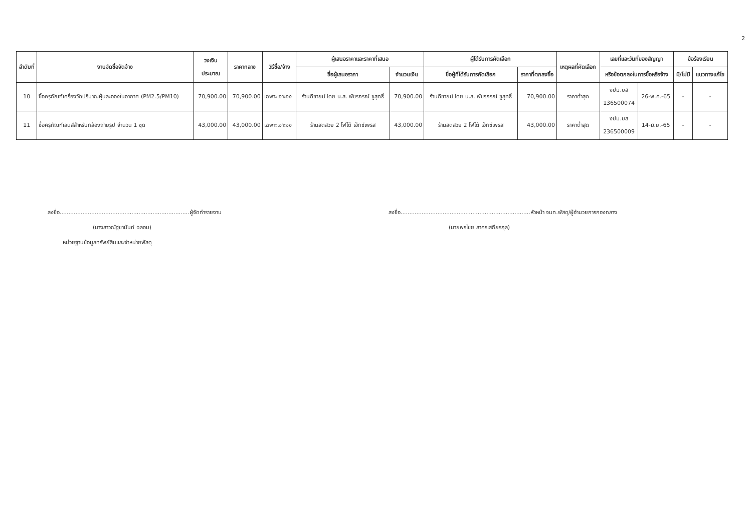2
| ลำดับที่ | งานจัดซื้อจัดจ้าง | วงเงิน ประมาณ | ราคากลาง | วิธีซื้อ/จ้าง | ผู้เสนอราคาและราคาที่เสนอ | | ผู้ได้รับการคัดเลือก | | เหตุผลที่คัดเลือก | เลขที่และวันที่ของสัญญา | | ข้อร้องเรียน | |
| --- | --- | --- | --- | --- | --- | --- | --- | --- | --- | --- | --- | --- | --- |
| | | | | | ชื่อผู้เสนอราคา | จำนวนเงิน | ชื่อผู้ที่ได้รับการคัดเลือก | ราคาที่ตกลงซื้อ | | หรือข้อตกลงในการซื้อหรือจ้าง | | มี/ไม่มี | แนวทางแก้ไข |
| 10 | ซื้อครุภัณฑ์เครื่องวัดปริมาณฝุ่นละอองในอากาศ (PM2.5/PM10) | 70,900.00 | 70,900.00 | เฉพาะเจาะจง | ร้านดีชายน์ โดย น.ส. พัชรภรณ์ ชูสุทธิ์ | 70,900.00 | ร้านดีชายน์ โดย น.ส. พัชรภรณ์ ชูสุทธิ์ | 70,900.00 | ราคาต่ำสุด | งปม.บส 136500074 | 26-พ.ค.-65 | - | - |
| 11 | ซื้อครุภัณฑ์เลนส์สำหรับกล้องถ่ายรูป จำนวน 1 ชุด | 43,000.00 | 43,000.00 | เฉพาะเจาะจง | ร้านสดสวย 2 โฟโต้ เอ็กซ์เพรส | 43,000.00 | ร้านสดสวย 2 โฟโต้ เอ็กซ์เพรส | 43,000.00 | ราคาต่ำสุด | งปม.บส 236500009 | 14-มิ.ย.-65 | - | - |
ลงชื่อ..........................................................................ผู้จัดทำรายงาน
(นางสาวณัฐชานันท์ ฉลอม)
หน่วยฐานข้อมูลทรัพย์สินและจำหน่ายพัสดุ
ลงชื่อ..........................................................................หัวหน้า จนท.พัสดุ/ผู้อำนวยการกองกลาง
(นายพรไชย สาครเสถียรกุล)